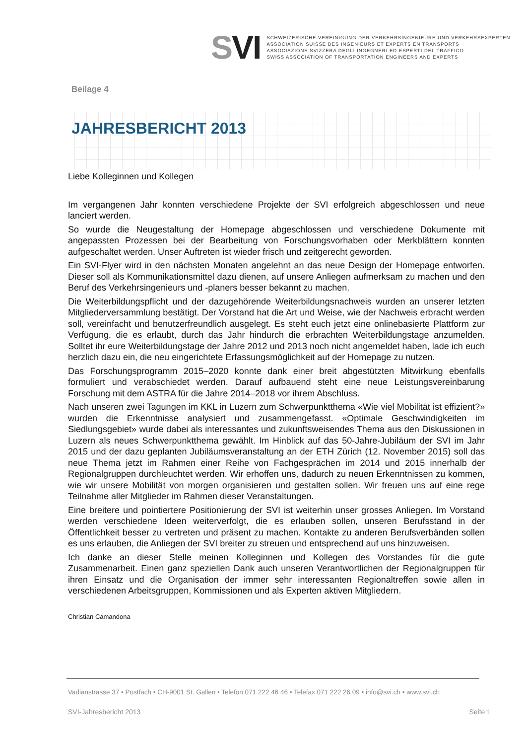SVI
SCHWEIZERISCHE VEREINIGUNG DER VERKEHRSINGENIEURE UND VERKEHRSEXPERTEN
ASSOCIATION SUISSE DES INGENIEURS ET EXPERTS EN TRANSPORTS
ASSOCIAZIONE SVIZZERA DEGLI INGEGNERI ED ESPERTI DEL TRAFFICO
SWISS ASSOCIATION OF TRANSPORTATION ENGINEERS AND EXPERTS
Beilage 4
JAHRESBERICHT 2013
Liebe Kolleginnen und Kollegen
Im vergangenen Jahr konnten verschiedene Projekte der SVI erfolgreich abgeschlossen und neue lanciert werden.
So wurde die Neugestaltung der Homepage abgeschlossen und verschiedene Dokumente mit angepassten Prozessen bei der Bearbeitung von Forschungsvorhaben oder Merkblättern konnten aufgeschaltet werden. Unser Auftreten ist wieder frisch und zeitgerecht geworden.
Ein SVI-Flyer wird in den nächsten Monaten angelehnt an das neue Design der Homepage entworfen. Dieser soll als Kommunikationsmittel dazu dienen, auf unsere Anliegen aufmerksam zu machen und den Beruf des Verkehrsingenieurs und -planers besser bekannt zu machen.
Die Weiterbildungspflicht und der dazugehörende Weiterbildungsnachweis wurden an unserer letzten Mitgliederversammlung bestätigt. Der Vorstand hat die Art und Weise, wie der Nachweis erbracht werden soll, vereinfacht und benutzerfreundlich ausgelegt. Es steht euch jetzt eine onlinebasierte Plattform zur Verfügung, die es erlaubt, durch das Jahr hindurch die erbrachten Weiterbildungstage anzumelden. Solltet ihr eure Weiterbildungstage der Jahre 2012 und 2013 noch nicht angemeldet haben, lade ich euch herzlich dazu ein, die neu eingerichtete Erfassungsmöglichkeit auf der Homepage zu nutzen.
Das Forschungsprogramm 2015–2020 konnte dank einer breit abgestützten Mitwirkung ebenfalls formuliert und verabschiedet werden. Darauf aufbauend steht eine neue Leistungsvereinbarung Forschung mit dem ASTRA für die Jahre 2014–2018 vor ihrem Abschluss.
Nach unseren zwei Tagungen im KKL in Luzern zum Schwerpunktthema «Wie viel Mobilität ist effizient?» wurden die Erkenntnisse analysiert und zusammengefasst. «Optimale Geschwindigkeiten im Siedlungsgebiet» wurde dabei als interessantes und zukunftsweisendes Thema aus den Diskussionen in Luzern als neues Schwerpunktthema gewählt. Im Hinblick auf das 50-Jahre-Jubiläum der SVI im Jahr 2015 und der dazu geplanten Jubiläumsveranstaltung an der ETH Zürich (12. November 2015) soll das neue Thema jetzt im Rahmen einer Reihe von Fachgesprächen im 2014 und 2015 innerhalb der Regionalgruppen durchleuchtet werden. Wir erhoffen uns, dadurch zu neuen Erkenntnissen zu kommen, wie wir unsere Mobilität von morgen organisieren und gestalten sollen. Wir freuen uns auf eine rege Teilnahme aller Mitglieder im Rahmen dieser Veranstaltungen.
Eine breitere und pointiertere Positionierung der SVI ist weiterhin unser grosses Anliegen. Im Vorstand werden verschiedene Ideen weiterverfolgt, die es erlauben sollen, unseren Berufsstand in der Öffentlichkeit besser zu vertreten und präsent zu machen. Kontakte zu anderen Berufsverbänden sollen es uns erlauben, die Anliegen der SVI breiter zu streuen und entsprechend auf uns hinzuweisen.
Ich danke an dieser Stelle meinen Kolleginnen und Kollegen des Vorstandes für die gute Zusammenarbeit. Einen ganz speziellen Dank auch unseren Verantwortlichen der Regionalgruppen für ihren Einsatz und die Organisation der immer sehr interessanten Regionaltreffen sowie allen in verschiedenen Arbeitsgruppen, Kommissionen und als Experten aktiven Mitgliedern.
Christian Camandona
Vadianstrasse 37 • Postfach • CH-9001 St. Gallen • Telefon 071 222 46 46 • Telefax 071 222 26 09 • info@svi.ch • www.svi.ch
SVI-Jahresbericht 2013 Seite 1